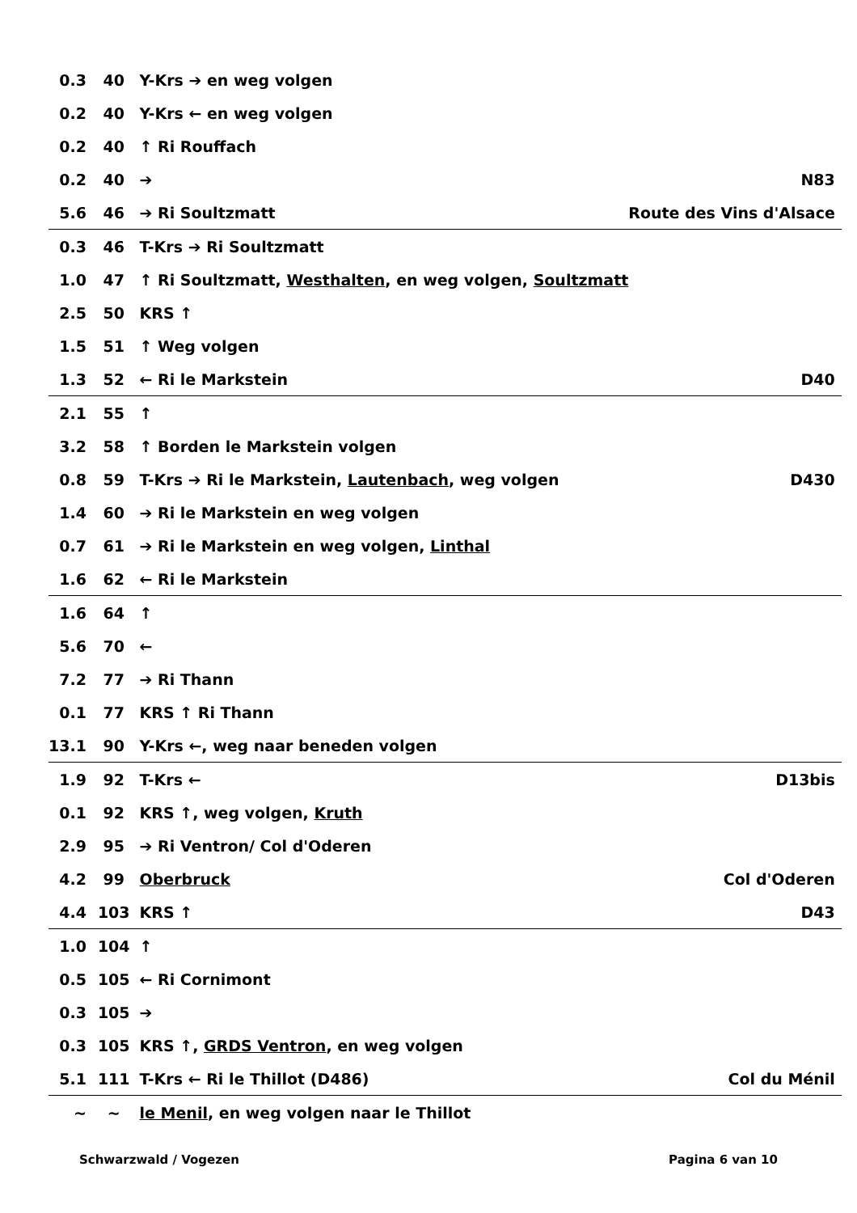| 0.3 | 40 | Y-Krs ➔ en weg volgen | |
| 0.2 | 40 | Y-Krs ← en weg volgen | |
| 0.2 | 40 | ↑ Ri Rouffach | |
| 0.2 | 40 | ➔ | N83 |
| 5.6 | 46 | ➔ Ri Soultzmatt | Route des Vins d'Alsace |
| 0.3 | 46 | T-Krs ➔ Ri Soultzmatt | |
| 1.0 | 47 | ↑ Ri Soultzmatt, Westhalten , en weg volgen, Soultzmatt | |
| 2.5 | 50 | KRS ↑ | |
| 1.5 | 51 | ↑ Weg volgen | |
| 1.3 | 52 | ← Ri le Markstein | D40 |
| 2.1 | 55 | ↑ | |
| 3.2 | 58 | ↑ Borden le Markstein volgen | |
| 0.8 | 59 | T-Krs ➔ Ri le Markstein, Lautenbach , weg volgen | D430 |
| 1.4 | 60 | ➔ Ri le Markstein en weg volgen | |
| 0.7 | 61 | ➔ Ri le Markstein en weg volgen, Linthal | |
| 1.6 | 62 | ← Ri le Markstein | |
| 1.6 | 64 | ↑ | |
| 5.6 | 70 | ← | |
| 7.2 | 77 | ➔ Ri Thann | |
| 0.1 | 77 | KRS ↑ Ri Thann | |
| 13.1 | 90 | Y-Krs ←, weg naar beneden volgen | |
| 1.9 | 92 | T-Krs ← | D13bis |
| 0.1 | 92 | KRS ↑, weg volgen, Kruth | |
| 2.9 | 95 | ➔ Ri Ventron/ Col d'Oderen | |
| 4.2 | 99 | Oberbruck | Col d'Oderen |
| 4.4 | 103 | KRS ↑ | D43 |
| 1.0 | 104 | ↑ | |
| 0.5 | 105 | ← Ri Cornimont | |
| 0.3 | 105 | ➔ | |
| 0.3 | 105 | KRS ↑, GRDS Ventron , en weg volgen | |
| 5.1 | 111 | T-Krs ← Ri le Thillot (D486) | Col du Ménil |
| ~ | ~ | le Menil , en weg volgen naar le Thillot | |
Schwarzwald / Vogezen Pagina 6 van 10